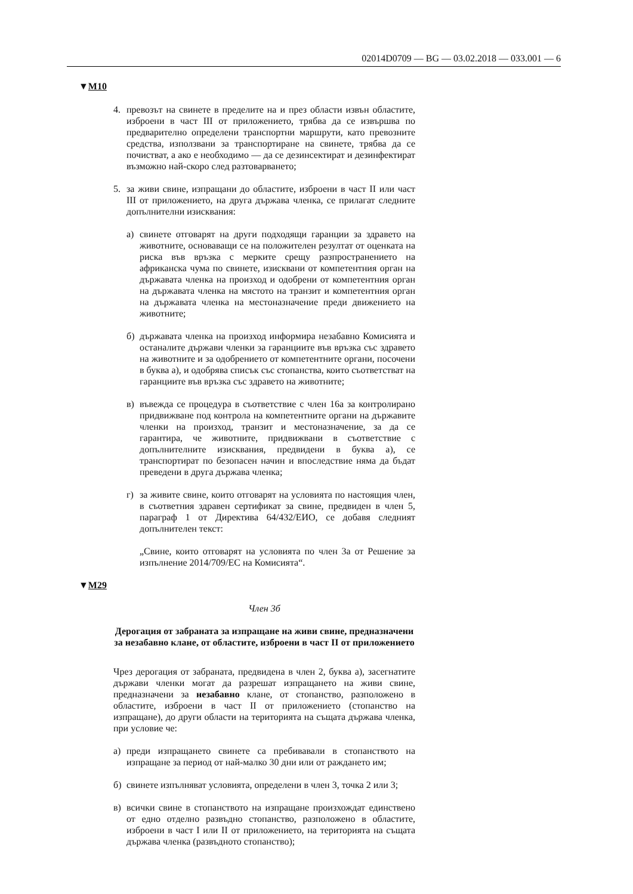02014D0709 — BG — 03.02.2018 — 033.001 — 6
▼M10
4. превозът на свинете в пределите на и през области извън областите, изброени в част III от приложението, трябва да се извършва по предварително определени транспортни маршрути, като превозните средства, използвани за транспортиране на свинете, трябва да се почистват, а ако е необходимо — да се дезинсектират и дезинфектират възможно най-скоро след разтоварването;
5. за живи свине, изпращани до областите, изброени в част II или част III от приложението, на друга държава членка, се прилагат следните допълнителни изисквания:
а) свинете отговарят на други подходящи гаранции за здравето на животните, основаващи се на положителен резултат от оценката на риска във връзка с мерките срещу разпространението на африканска чума по свинете, изисквани от компетентния орган на държавата членка на произход и одобрени от компетентния орган на държавата членка на мястото на транзит и компетентния орган на държавата членка на местоназначение преди движението на животните;
б) държавата членка на произход информира незабавно Комисията и останалите държави членки за гаранциите във връзка със здравето на животните и за одобрението от компетентните органи, посочени в буква а), и одобрява списък със стопанства, които съответстват на гаранциите във връзка със здравето на животните;
в) въвежда се процедура в съответствие с член 16а за контролирано придвижване под контрола на компетентните органи на държавите членки на произход, транзит и местоназначение, за да се гарантира, че животните, придвижвани в съответствие с допълнителните изисквания, предвидени в буква а), се транспортират по безопасен начин и впоследствие няма да бъдат преведени в друга държава членка;
г) за живите свине, които отговарят на условията по настоящия член, в съответния здравен сертификат за свине, предвиден в член 5, параграф 1 от Директива 64/432/ЕИО, се добавя следният допълнителен текст:
„Свине, които отговарят на условията по член 3а от Решение за изпълнение 2014/709/ЕС на Комисията“.
▼M29
Член 3б
Дерогация от забраната за изпращане на живи свине, предназначени за незабавно клане, от областите, изброени в част II от приложението
Чрез дерогация от забраната, предвидена в член 2, буква а), засегнатите държави членки могат да разрешат изпращането на живи свине, предназначени за незабавно клане, от стопанство, разположено в областите, изброени в част II от приложението (стопанство на изпращане), до други области на територията на същата държава членка, при условие че:
а) преди изпращането свинете са пребивавали в стопанството на изпращане за период от най-малко 30 дни или от раждането им;
б) свинете изпълняват условията, определени в член 3, точка 2 или 3;
в) всички свине в стопанството на изпращане произхождат единствено от едно отделно развъдно стопанство, разположено в областите, изброени в част I или II от приложението, на територията на същата държава членка (развъдното стопанство);